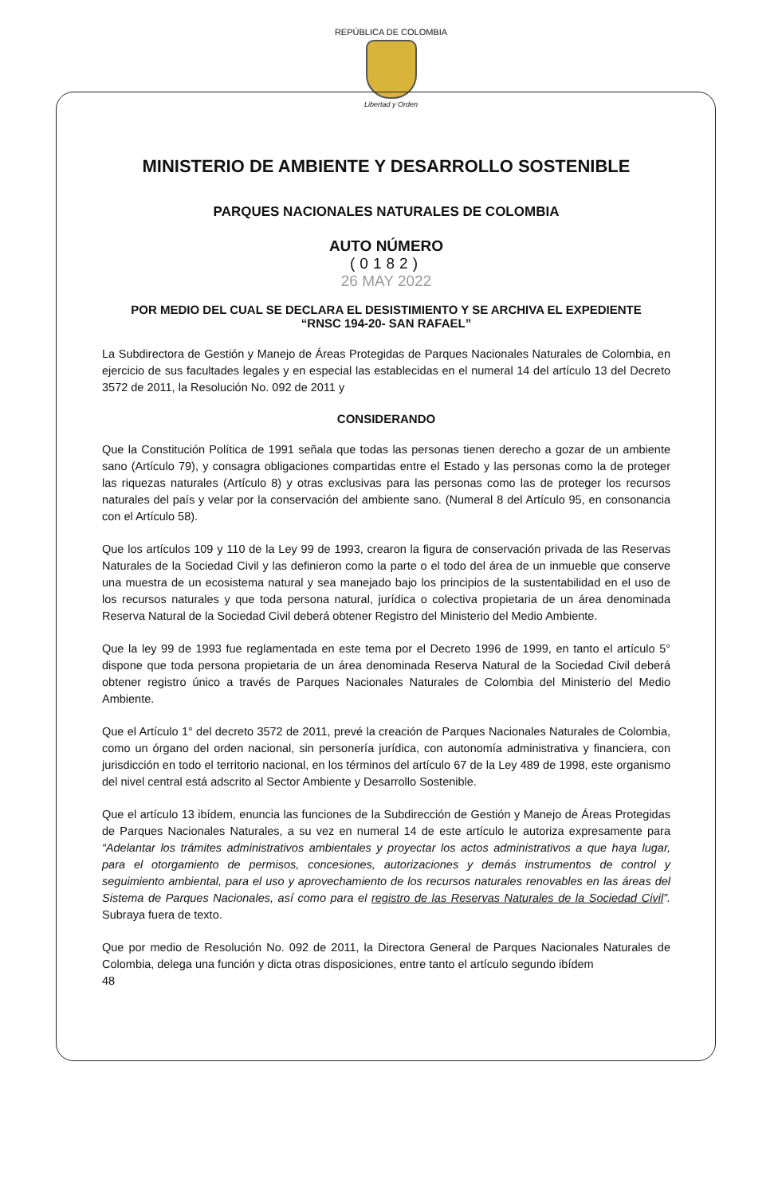REPÚBLICA DE COLOMBIA
Libertad y Orden
MINISTERIO DE AMBIENTE Y DESARROLLO SOSTENIBLE
PARQUES NACIONALES NATURALES DE COLOMBIA
AUTO NÚMERO
(0182)
26 MAY 2022
POR MEDIO DEL CUAL SE DECLARA EL DESISTIMIENTO Y SE ARCHIVA EL EXPEDIENTE
“RNSC 194-20- SAN RAFAEL”
La Subdirectora de Gestión y Manejo de Áreas Protegidas de Parques Nacionales Naturales de Colombia, en ejercicio de sus facultades legales y en especial las establecidas en el numeral 14 del artículo 13 del Decreto 3572 de 2011, la Resolución No. 092 de 2011 y
CONSIDERANDO
Que la Constitución Política de 1991 señala que todas las personas tienen derecho a gozar de un ambiente sano (Artículo 79), y consagra obligaciones compartidas entre el Estado y las personas como la de proteger las riquezas naturales (Artículo 8) y otras exclusivas para las personas como las de proteger los recursos naturales del país y velar por la conservación del ambiente sano. (Numeral 8 del Artículo 95, en consonancia con el Artículo 58).
Que los artículos 109 y 110 de la Ley 99 de 1993, crearon la figura de conservación privada de las Reservas Naturales de la Sociedad Civil y las definieron como la parte o el todo del área de un inmueble que conserve una muestra de un ecosistema natural y sea manejado bajo los principios de la sustentabilidad en el uso de los recursos naturales y que toda persona natural, jurídica o colectiva propietaria de un área denominada Reserva Natural de la Sociedad Civil deberá obtener Registro del Ministerio del Medio Ambiente.
Que la ley 99 de 1993 fue reglamentada en este tema por el Decreto 1996 de 1999, en tanto el artículo 5° dispone que toda persona propietaria de un área denominada Reserva Natural de la Sociedad Civil deberá obtener registro único a través de Parques Nacionales Naturales de Colombia del Ministerio del Medio Ambiente.
Que el Artículo 1° del decreto 3572 de 2011, prevé la creación de Parques Nacionales Naturales de Colombia, como un órgano del orden nacional, sin personería jurídica, con autonomía administrativa y financiera, con jurisdicción en todo el territorio nacional, en los términos del artículo 67 de la Ley 489 de 1998, este organismo del nivel central está adscrito al Sector Ambiente y Desarrollo Sostenible.
Que el artículo 13 ibídem, enuncia las funciones de la Subdirección de Gestión y Manejo de Áreas Protegidas de Parques Nacionales Naturales, a su vez en numeral 14 de este artículo le autoriza expresamente para “Adelantar los trámites administrativos ambientales y proyectar los actos administrativos a que haya lugar, para el otorgamiento de permisos, concesiones, autorizaciones y demás instrumentos de control y seguimiento ambiental, para el uso y aprovechamiento de los recursos naturales renovables en las áreas del Sistema de Parques Nacionales, así como para el registro de las Reservas Naturales de la Sociedad Civil”. Subraya fuera de texto.
Que por medio de Resolución No. 092 de 2011, la Directora General de Parques Nacionales Naturales de Colombia, delega una función y dicta otras disposiciones, entre tanto el artículo segundo ibídem
48